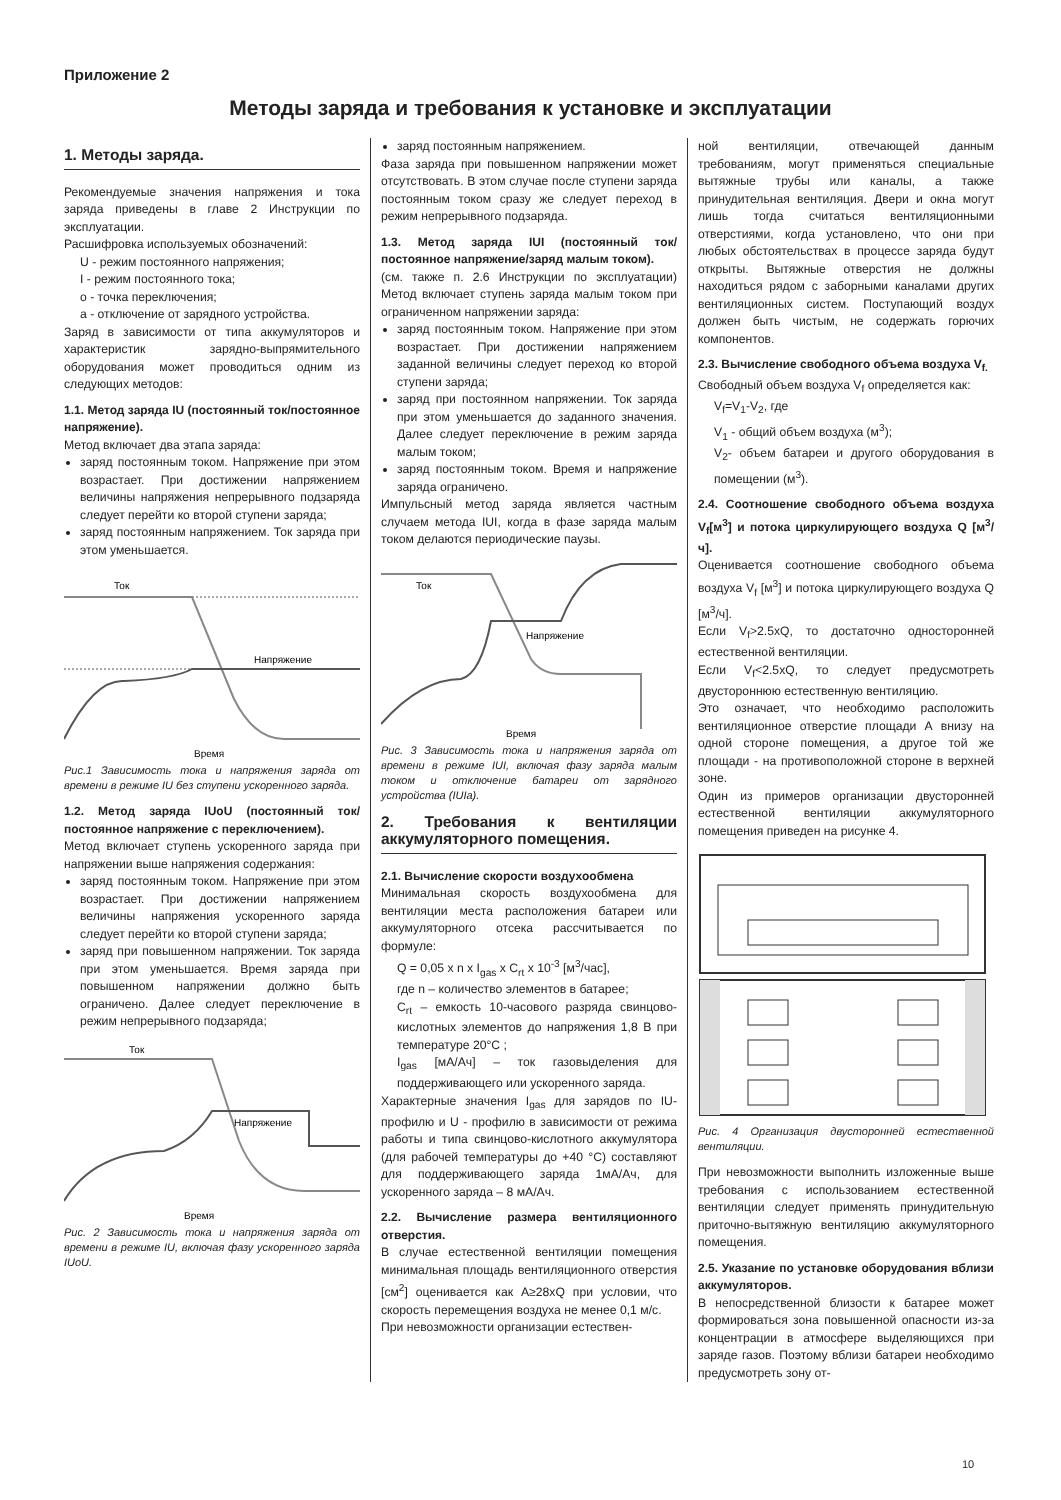Приложение 2
Методы заряда и требования к установке и эксплуатации
1. Методы заряда.
Рекомендуемые значения напряжения и тока заряда приведены в главе 2 Инструкции по эксплуатации.
Расшифровка используемых обозначений:
U - режим постоянного напряжения;
I - режим постоянного тока;
o - точка переключения;
a - отключение от зарядного устройства.
Заряд в зависимости от типа аккумуляторов и характеристик зарядно-выпрямительного оборудования может проводиться одним из следующих методов:
1.1. Метод заряда IU (постоянный ток/постоянное напряжение).
Метод включает два этапа заряда:
заряд постоянным током. Напряжение при этом возрастает. При достижении напряжением величины напряжения непрерывного подзаряда следует перейти ко второй ступени заряда;
заряд постоянным напряжением. Ток заряда при этом уменьшается.
Ток
Напряжение
Время
Рис.1 Зависимость тока и напряжения заряда от времени в режиме IU без ступени ускоренного заряда.
1.2. Метод заряда IUoU (постоянный ток/постоянное напряжение с переключением).
Метод включает ступень ускоренного заряда при напряжении выше напряжения содержания:
заряд постоянным током. Напряжение при этом возрастает. При достижении напряжением величины напряжения ускоренного заряда следует перейти ко второй ступени заряда;
заряд при повышенном напряжении. Ток заряда при этом уменьшается. Время заряда при повышенном напряжении должно быть ограничено. Далее следует переключение в режим непрерывного подзаряда;
Ток
Напряжение
Время
Рис. 2 Зависимость тока и напряжения заряда от времени в режиме IU, включая фазу ускоренного заряда IUoU.
заряд постоянным напряжением.
Фаза заряда при повышенном напряжении может отсутствовать. В этом случае после ступени заряда постоянным током сразу же следует переход в режим непрерывного подзаряда.
1.3. Метод заряда IUI (постоянный ток/постоянное напряжение/заряд малым током).
(см. также п. 2.6 Инструкции по эксплуатации) Метод включает ступень заряда малым током при ограниченном напряжении заряда:
заряд постоянным током. Напряжение при этом возрастает. При достижении напряжением заданной величины следует переход ко второй ступени заряда;
заряд при постоянном напряжении. Ток заряда при этом уменьшается до заданного значения. Далее следует переключение в режим заряда малым током;
заряд постоянным током. Время и напряжение заряда ограничено.
Импульсный метод заряда является частным случаем метода IUI, когда в фазе заряда малым током делаются периодические паузы.
Ток
Напряжение
Время
Рис. 3 Зависимость тока и напряжения заряда от времени в режиме IUI, включая фазу заряда малым током и отключение батареи от зарядного устройства (IUIa).
2. Требования к вентиляции аккумуляторного помещения.
2.1. Вычисление скорости воздухообмена
Минимальная скорость воздухообмена для вентиляции места расположения батареи или аккумуляторного отсека рассчитывается по формуле:
Q = 0,05 x n x I<sub>gas</sub> x C<sub>rt</sub> x 10<sup>-3</sup> [м<sup>3</sup>/час],
где n – количество элементов в батарее;
C<sub>rt</sub> – емкость 10-часового разряда свинцово-кислотных элементов до напряжения 1,8 В при температуре 20°С ;
I<sub>gas</sub> [мА/Ач] – ток газовыделения для поддерживающего или ускоренного заряда.
Характерные значения I<sub>gas</sub> для зарядов по IU-профилю и U - профилю в зависимости от режима работы и типа свинцово-кислотного аккумулятора (для рабочей температуры до +40 °С) составляют для поддерживающего заряда 1мА/Ач, для ускоренного заряда – 8 мА/Ач.
2.2. Вычисление размера вентиляционного отверстия.
В случае естественной вентиляции помещения минимальная площадь вентиляционного отверстия [см<sup>2</sup>] оценивается как А≥28хQ при условии, что скорость перемещения воздуха не менее 0,1 м/с.
При невозможности организации естествен-
ной вентиляции, отвечающей данным требованиям, могут применяться специальные вытяжные трубы или каналы, а также принудительная вентиляция. Двери и окна могут лишь тогда считаться вентиляционными отверстиями, когда установлено, что они при любых обстоятельствах в процессе заряда будут открыты. Вытяжные отверстия не должны находиться рядом с заборными каналами других вентиляционных систем. Поступающий воздух должен быть чистым, не содержать горючих компонентов.
2.3. Вычисление свободного объема воздуха V<sub>f.</sub>
Свободный объем воздуха V<sub>f</sub> определяется как:
V<sub>f</sub>=V<sub>1</sub>-V<sub>2</sub>, где
V<sub>1</sub> - общий объем воздуха (м<sup>3</sup>);
V<sub>2</sub>- объем батареи и другого оборудования в помещении (м<sup>3</sup>).
2.4. Соотношение свободного объема воздуха V<sub>f</sub>[м<sup>3</sup>] и потока циркулирующего воздуха Q [м<sup>3</sup>/ч].
Оценивается соотношение свободного объема воздуха V<sub>f</sub> [м<sup>3</sup>] и потока циркулирующего воздуха Q [м<sup>3</sup>/ч].
Если V<sub>f</sub>>2.5хQ, то достаточно односторонней естественной вентиляции.
Если V<sub>f</sub><2.5хQ, то следует предусмотреть двустороннюю естественную вентиляцию.
Это означает, что необходимо расположить вентиляционное отверстие площади А внизу на одной стороне помещения, а другое той же площади - на противоположной стороне в верхней зоне.
Один из примеров организации двусторонней естественной вентиляции аккумуляторного помещения приведен на рисунке 4.
Рис. 4 Организация двусторонней естественной вентиляции.
При невозможности выполнить изложенные выше требования с использованием естественной вентиляции следует применять принудительную приточно-вытяжную вентиляцию аккумуляторного помещения.
2.5. Указание по установке оборудования вблизи аккумуляторов.
В непосредственной близости к батарее может формироваться зона повышенной опасности из-за концентрации в атмосфере выделяющихся при заряде газов. Поэтому вблизи батареи необходимо предусмотреть зону от-
10